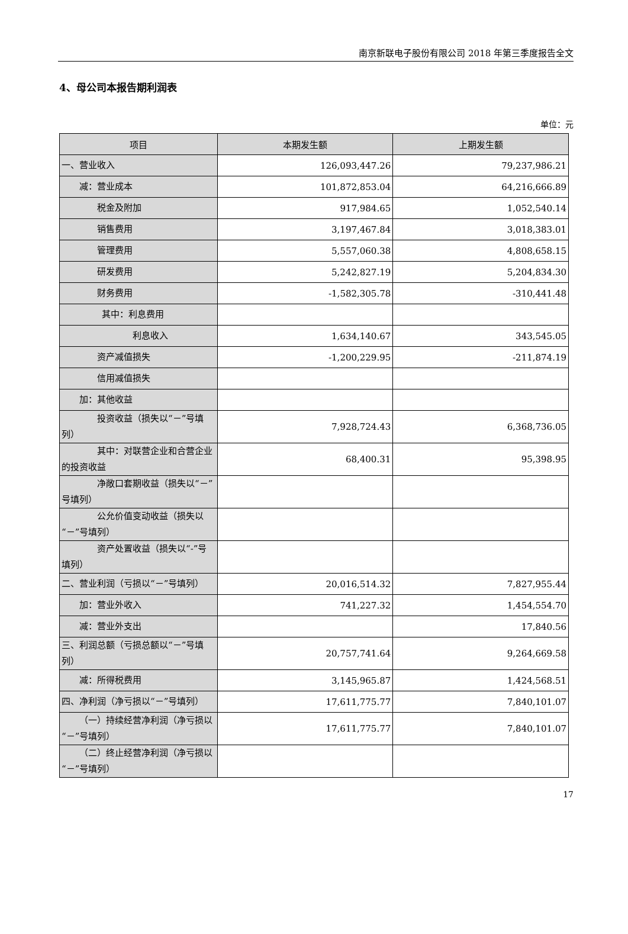南京新联电子股份有限公司 2018 年第三季度报告全文
4、母公司本报告期利润表
单位：元
| 项目 | 本期发生额 | 上期发生额 |
| --- | --- | --- |
| 一、营业收入 | 126,093,447.26 | 79,237,986.21 |
| 减：营业成本 | 101,872,853.04 | 64,216,666.89 |
| 税金及附加 | 917,984.65 | 1,052,540.14 |
| 销售费用 | 3,197,467.84 | 3,018,383.01 |
| 管理费用 | 5,557,060.38 | 4,808,658.15 |
| 研发费用 | 5,242,827.19 | 5,204,834.30 |
| 财务费用 | -1,582,305.78 | -310,441.48 |
| 其中：利息费用 | | |
| 利息收入 | 1,634,140.67 | 343,545.05 |
| 资产减值损失 | -1,200,229.95 | -211,874.19 |
| 信用减值损失 | | |
| 加：其他收益 | | |
| 投资收益（损失以“－”号填列） | 7,928,724.43 | 6,368,736.05 |
| 其中：对联营企业和合营企业的投资收益 | 68,400.31 | 95,398.95 |
| 净敞口套期收益（损失以“－”号填列） | | |
| 公允价值变动收益（损失以“－”号填列） | | |
| 资产处置收益（损失以“-”号填列） | | |
| 二、营业利润（亏损以“－”号填列） | 20,016,514.32 | 7,827,955.44 |
| 加：营业外收入 | 741,227.32 | 1,454,554.70 |
| 减：营业外支出 | | 17,840.56 |
| 三、利润总额（亏损总额以“－”号填列） | 20,757,741.64 | 9,264,669.58 |
| 减：所得税费用 | 3,145,965.87 | 1,424,568.51 |
| 四、净利润（净亏损以“－”号填列） | 17,611,775.77 | 7,840,101.07 |
| （一）持续经营净利润（净亏损以“－”号填列） | 17,611,775.77 | 7,840,101.07 |
| （二）终止经营净利润（净亏损以“－”号填列） | | |
17